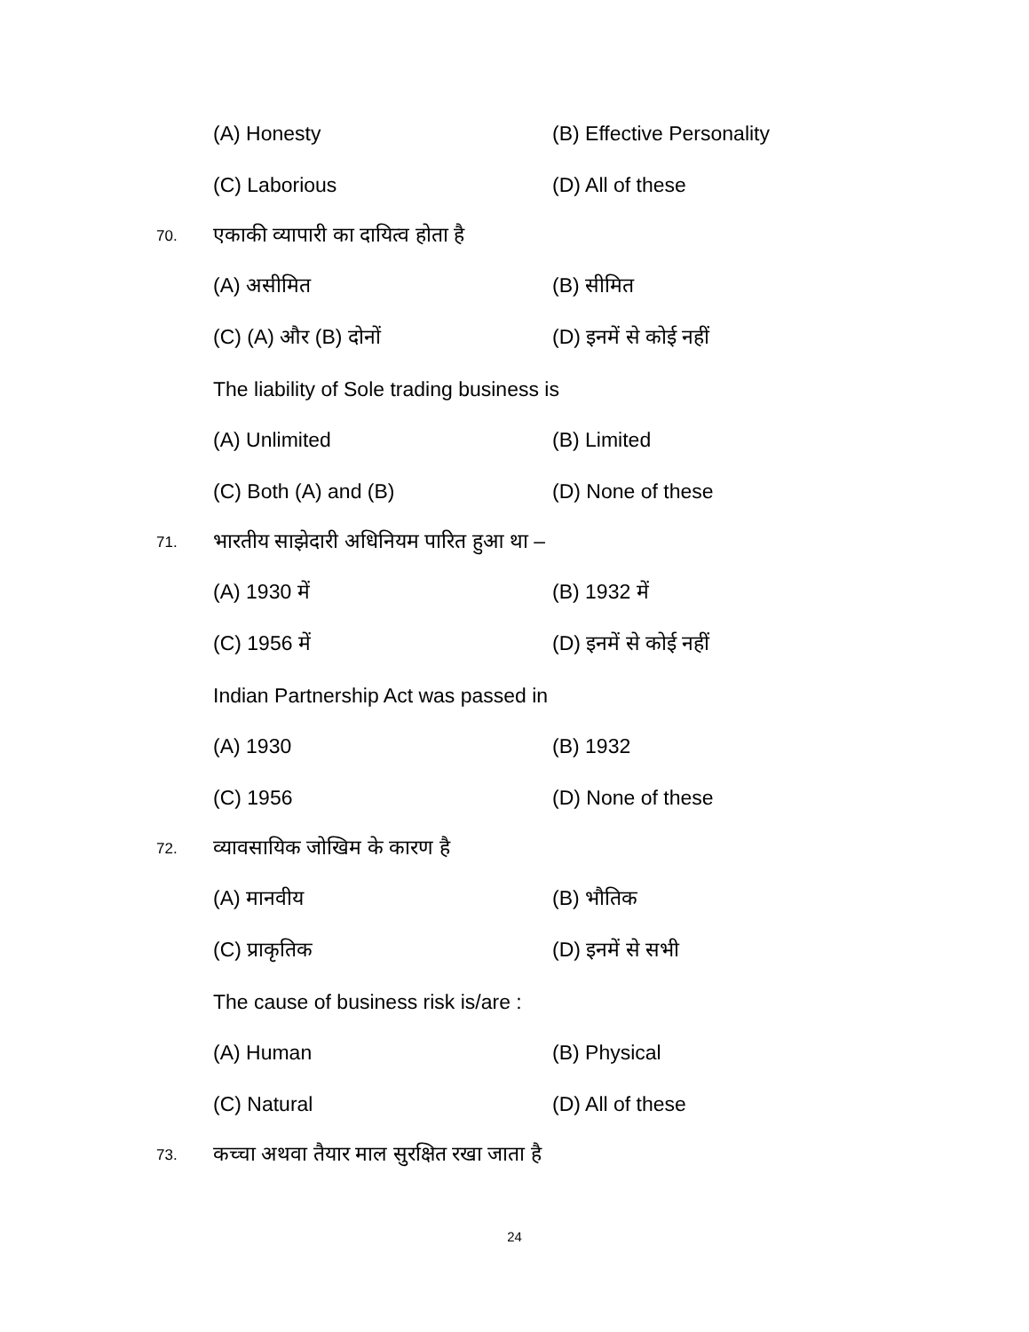(A) Honesty (B) Effective Personality
(C) Laborious (D) All of these
70.
एकाकी व्यापारी का दायित्व होता है
(A) असीमित (B) सीमित
(C) (A) और (B) दोनों (D) इनमें से कोई नहीं
The liability of Sole trading business is
(A) Unlimited (B) Limited
(C) Both (A) and (B) (D) None of these
71.
भारतीय साझेदारी अधिनियम पारित हुआ था –
(A) 1930 में (B) 1932 में
(C) 1956 में (D) इनमें से कोई नहीं
Indian Partnership Act was passed in
(A) 1930 (B) 1932
(C) 1956 (D) None of these
72.
व्यावसायिक जोखिम के कारण है
(A) मानवीय (B) भौतिक
(C) प्राकृतिक (D) इनमें से सभी
The cause of business risk is/are :
(A) Human (B) Physical
(C) Natural (D) All of these
73.
कच्चा अथवा तैयार माल सुरक्षित रखा जाता है
24